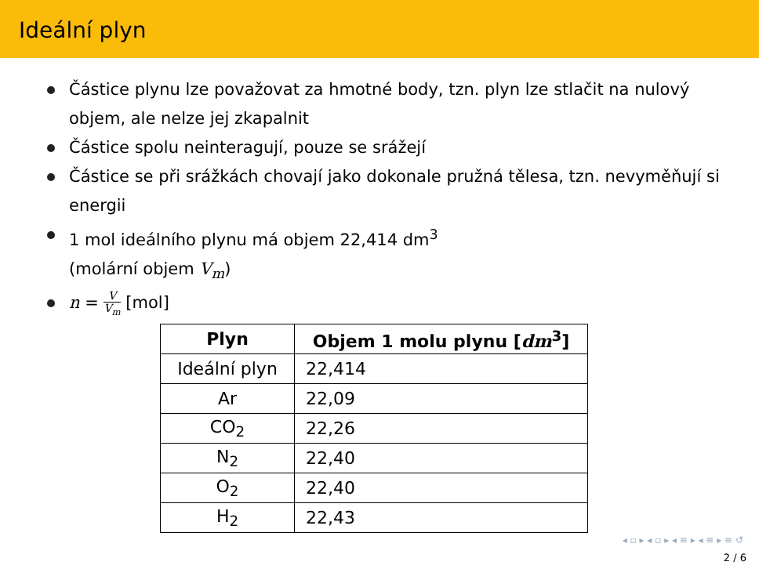Ideální plyn
Částice plynu lze považovat za hmotné body, tzn. plyn lze stlačit na nulový objem, ale nelze jej zkapalnit
Částice spolu neinteragují, pouze se srážejí
Částice se při srážkách chovají jako dokonale pružná tělesa, tzn. nevyměňují si energii
1 mol ideálního plynu má objem 22,414 dm<sup>3</sup>
(molární objem V<sub>m</sub>)
n = V V<sub>m</sub> [mol]
| Plyn | Objem 1 molu plynu [ dm<sup>3</sup>] |
| --- | --- |
| Ideální plyn | 22,414 |
| Ar | 22,09 |
| CO<sub>2</sub> | 22,26 |
| N<sub>2</sub> | 22,40 |
| O<sub>2</sub> | 22,40 |
| H<sub>2</sub> | 22,43 |
◂ ▫ ▸ ◂ ▫ ▸ ◂ ≡ ▸ ◂ ≡ ▸ ≡ ↺
2 / 6